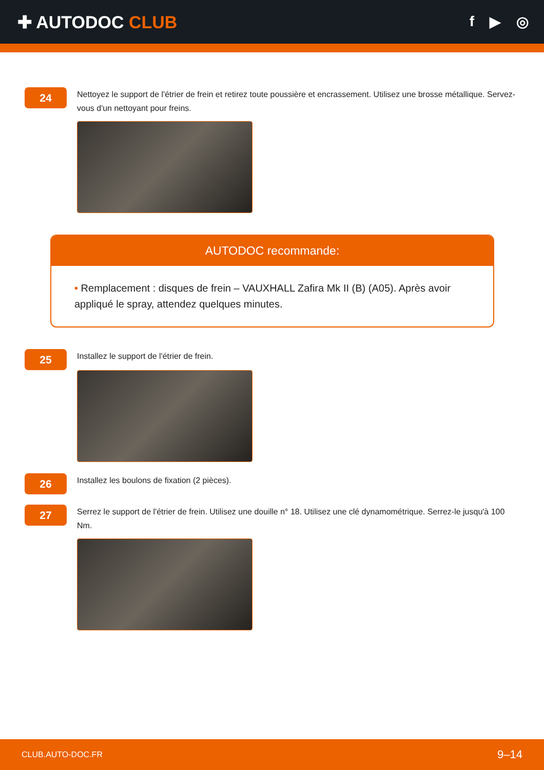✚ AUTODOC CLUB
f ▶ ◎
24
Nettoyez le support de l'étrier de frein et retirez toute poussière et encrassement. Utilisez une brosse métallique. Servez-vous d'un nettoyant pour freins.
AUTODOC recommande:
• Remplacement : disques de frein – VAUXHALL Zafira Mk II (B) (A05). Après avoir appliqué le spray, attendez quelques minutes.
25
Installez le support de l'étrier de frein.
26
Installez les boulons de fixation (2 pièces).
27
Serrez le support de l'étrier de frein. Utilisez une douille n° 18. Utilisez une clé dynamométrique. Serrez-le jusqu'à 100 Nm.
CLUB.AUTO-DOC.FR 9–14